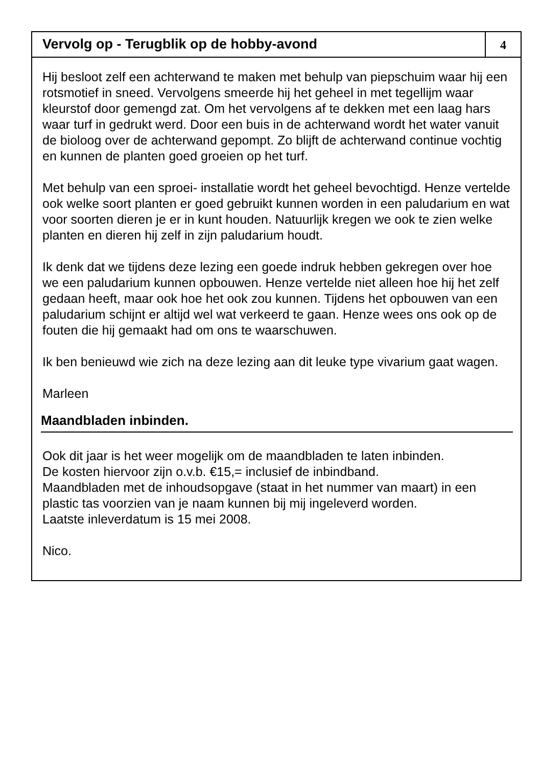Vervolg op - Terugblik op de hobby-avond
4
Hij besloot zelf een achterwand te maken met behulp van piepschuim waar hij een rotsmotief in sneed. Vervolgens smeerde hij het geheel in met tegellijm waar kleurstof door gemengd zat. Om het vervolgens af te dekken met een laag hars waar turf in gedrukt werd. Door een buis in de achterwand wordt het water vanuit de bioloog over de achterwand gepompt. Zo blijft de achterwand continue vochtig en kunnen de planten goed groeien op het turf.
Met behulp van een sproei- installatie wordt het geheel bevochtigd. Henze vertelde ook welke soort planten er goed gebruikt kunnen worden in een paludarium en wat voor soorten dieren je er in kunt houden. Natuurlijk kregen we ook te zien welke planten en dieren hij zelf in zijn paludarium houdt.
Ik denk dat we tijdens deze lezing een goede indruk hebben gekregen over hoe we een paludarium kunnen opbouwen. Henze vertelde niet alleen hoe hij het zelf gedaan heeft, maar ook hoe het ook zou kunnen. Tijdens het opbouwen van een paludarium schijnt er altijd wel wat verkeerd te gaan. Henze wees ons ook op de fouten die hij gemaakt had om ons te waarschuwen.
Ik ben benieuwd wie zich na deze lezing aan dit leuke type vivarium gaat wagen.
Marleen
Maandbladen inbinden.
Ook dit jaar is het weer mogelijk om de maandbladen te laten inbinden.
De kosten hiervoor zijn o.v.b. €15,= inclusief de inbindband.
Maandbladen met de inhoudsopgave (staat in het nummer van maart) in een plastic tas voorzien van je naam kunnen bij mij ingeleverd worden.
Laatste inleverdatum is 15 mei 2008.
Nico.